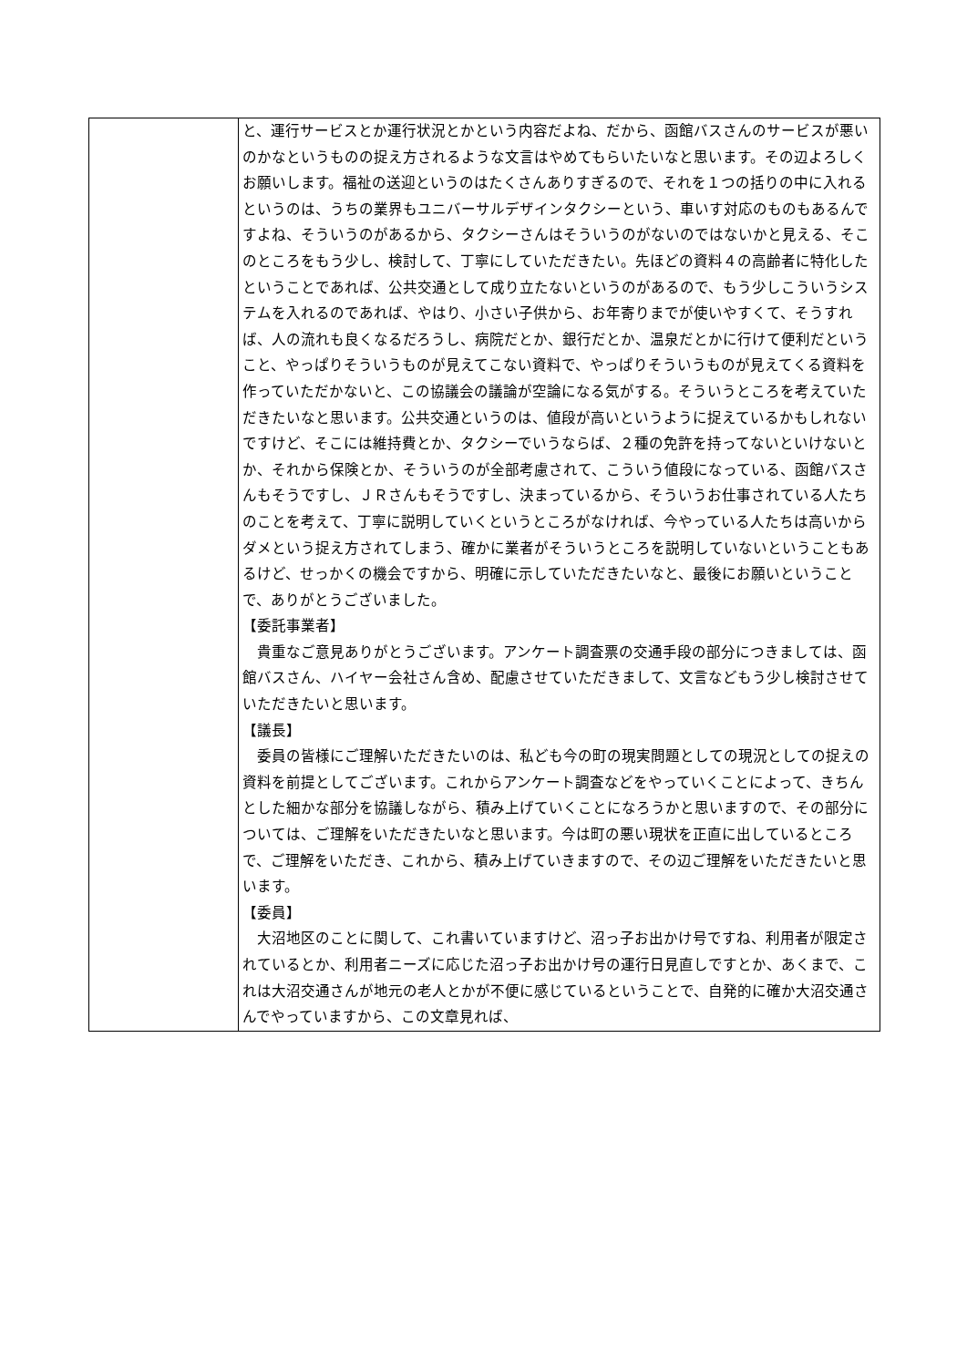| | と、運行サービスとか運行状況とかという内容だよね、だから、函館バスさんのサービスが悪いのかなというものの捉え方されるような文言はやめてもらいたいなと思います。その辺よろしくお願いします。福祉の送迎というのはたくさんありすぎるので、それを１つの括りの中に入れるというのは、うちの業界もユニバーサルデザインタクシーという、車いす対応のものもあるんですよね、そういうのがあるから、タクシーさんはそういうのがないのではないかと見える、そこのところをもう少し、検討して、丁寧にしていただきたい。先ほどの資料４の高齢者に特化したということであれば、公共交通として成り立たないというのがあるので、もう少しこういうシステムを入れるのであれば、やはり、小さい子供から、お年寄りまでが使いやすくて、そうすれば、人の流れも良くなるだろうし、病院だとか、銀行だとか、温泉だとかに行けて便利だということ、やっぱりそういうものが見えてこない資料で、やっぱりそういうものが見えてくる資料を作っていただかないと、この協議会の議論が空論になる気がする。そういうところを考えていただきたいなと思います。公共交通というのは、値段が高いというように捉えているかもしれないですけど、そこには維持費とか、タクシーでいうならば、２種の免許を持ってないといけないとか、それから保険とか、そういうのが全部考慮されて、こういう値段になっている、函館バスさんもそうですし、ＪＲさんもそうですし、決まっているから、そういうお仕事されている人たちのことを考えて、丁寧に説明していくというところがなければ、今やっている人たちは高いからダメという捉え方されてしまう、確かに業者がそういうところを説明していないということもあるけど、せっかくの機会ですから、明確に示していただきたいなと、最後にお願いということで、ありがとうございました。 【委託事業者】 貴重なご意見ありがとうございます。アンケート調査票の交通手段の部分につきましては、函館バスさん、ハイヤー会社さん含め、配慮させていただきまして、文言などもう少し検討させていただきたいと思います。 【議長】 委員の皆様にご理解いただきたいのは、私ども今の町の現実問題としての現況としての捉えの資料を前提としてございます。これからアンケート調査などをやっていくことによって、きちんとした細かな部分を協議しながら、積み上げていくことになろうかと思いますので、その部分については、ご理解をいただきたいなと思います。今は町の悪い現状を正直に出しているところで、ご理解をいただき、これから、積み上げていきますので、その辺ご理解をいただきたいと思います。 【委員】 大沼地区のことに関して、これ書いていますけど、沼っ子お出かけ号ですね、利用者が限定されているとか、利用者ニーズに応じた沼っ子お出かけ号の運行日見直しですとか、あくまで、これは大沼交通さんが地元の老人とかが不便に感じているということで、自発的に確か大沼交通さんでやっていますから、この文章見れば、 |